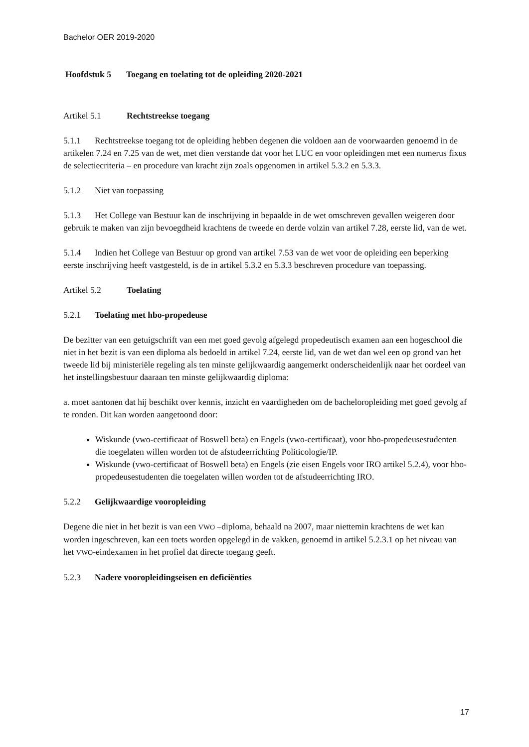Bachelor OER 2019-2020
Hoofdstuk 5 Toegang en toelating tot de opleiding 2020-2021
Artikel 5.1 Rechtstreekse toegang
5.1.1 Rechtstreekse toegang tot de opleiding hebben degenen die voldoen aan de voorwaarden genoemd in de artikelen 7.24 en 7.25 van de wet, met dien verstande dat voor het LUC en voor opleidingen met een numerus fixus de selectiecriteria – en procedure van kracht zijn zoals opgenomen in artikel 5.3.2 en 5.3.3.
5.1.2 Niet van toepassing
5.1.3 Het College van Bestuur kan de inschrijving in bepaalde in de wet omschreven gevallen weigeren door gebruik te maken van zijn bevoegdheid krachtens de tweede en derde volzin van artikel 7.28, eerste lid, van de wet.
5.1.4 Indien het College van Bestuur op grond van artikel 7.53 van de wet voor de opleiding een beperking eerste inschrijving heeft vastgesteld, is de in artikel 5.3.2 en 5.3.3 beschreven procedure van toepassing.
Artikel 5.2 Toelating
5.2.1 Toelating met hbo-propedeuse
De bezitter van een getuigschrift van een met goed gevolg afgelegd propedeutisch examen aan een hogeschool die niet in het bezit is van een diploma als bedoeld in artikel 7.24, eerste lid, van de wet dan wel een op grond van het tweede lid bij ministeriële regeling als ten minste gelijkwaardig aangemerkt onderscheidenlijk naar het oordeel van het instellingsbestuur daaraan ten minste gelijkwaardig diploma:
a. moet aantonen dat hij beschikt over kennis, inzicht en vaardigheden om de bacheloropleiding met goed gevolg af te ronden. Dit kan worden aangetoond door:
Wiskunde (vwo-certificaat of Boswell beta) en Engels (vwo-certificaat), voor hbo-propedeusestudenten die toegelaten willen worden tot de afstudeerrichting Politicologie/IP.
Wiskunde (vwo-certificaat of Boswell beta) en Engels (zie eisen Engels voor IRO artikel 5.2.4), voor hbo-propedeusestudenten die toegelaten willen worden tot de afstudeerrichting IRO.
5.2.2 Gelijkwaardige vooropleiding
Degene die niet in het bezit is van een VWO –diploma, behaald na 2007, maar niettemin krachtens de wet kan worden ingeschreven, kan een toets worden opgelegd in de vakken, genoemd in artikel 5.2.3.1 op het niveau van het VWO-eindexamen in het profiel dat directe toegang geeft.
5.2.3 Nadere vooropleidingseisen en deficiënties
17